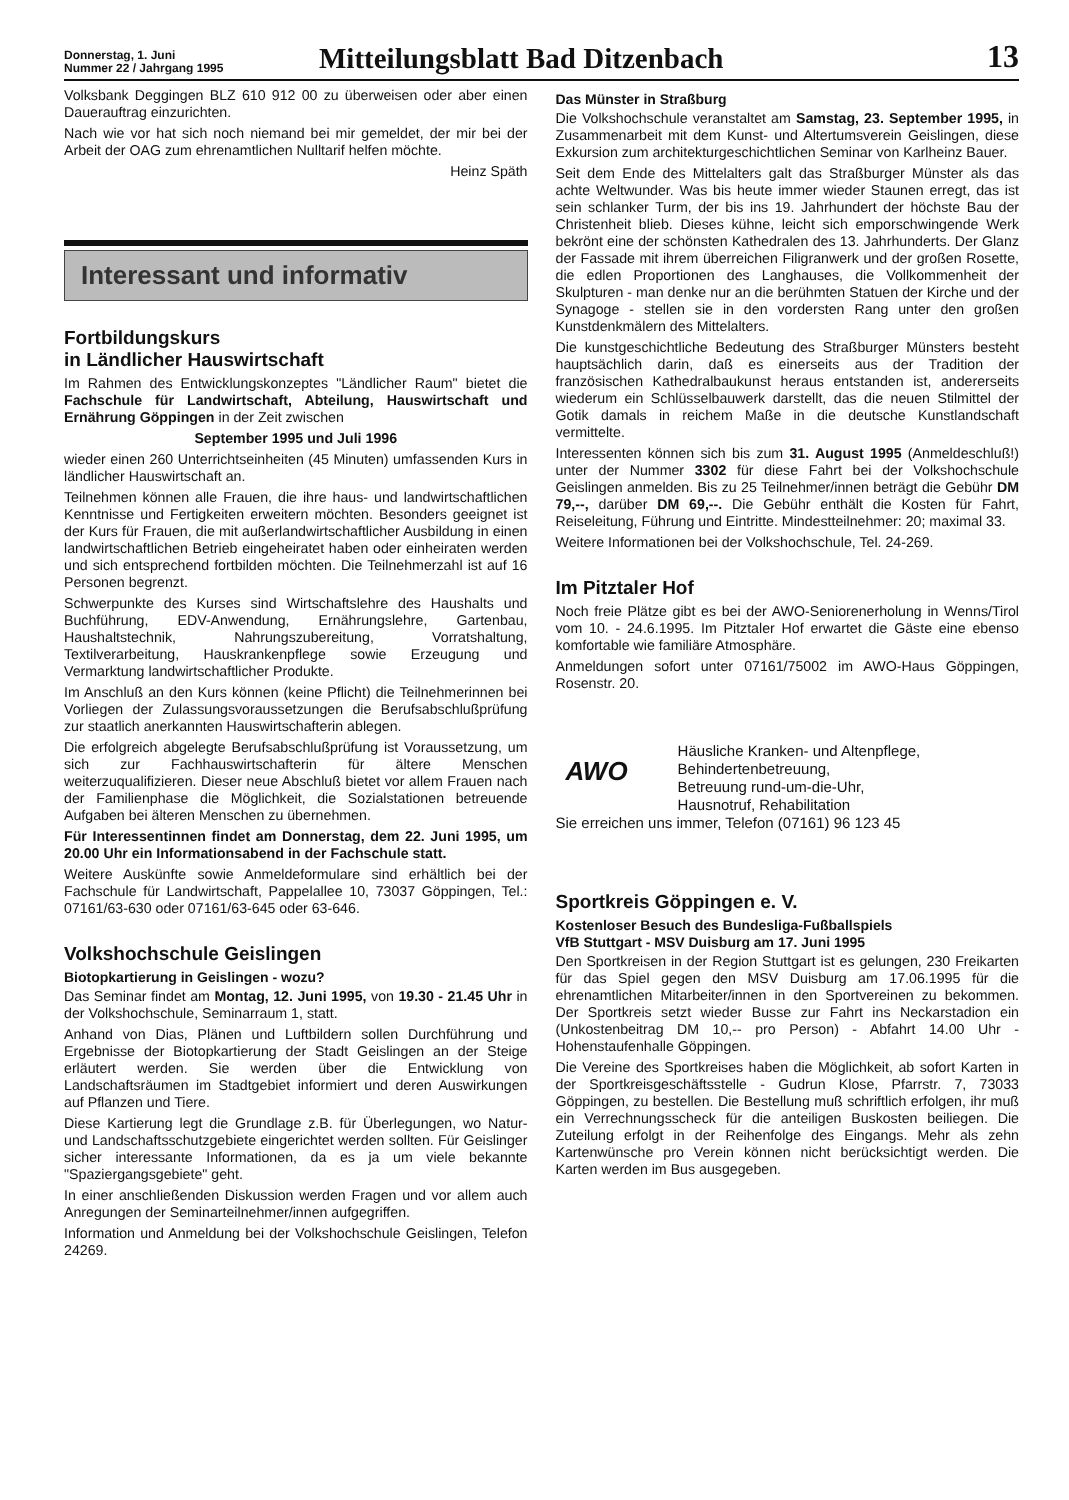Donnerstag, 1. Juni
Nummer 22 / Jahrgang 1995
Mitteilungsblatt Bad Ditzenbach
13
Volksbank Deggingen BLZ 610 912 00 zu überweisen oder aber einen Dauerauftrag einzurichten.
Nach wie vor hat sich noch niemand bei mir gemeldet, der mir bei der Arbeit der OAG zum ehrenamtlichen Nulltarif helfen möchte.
Heinz Späth
Interessant und informativ
Fortbildungskurs
in Ländlicher Hauswirtschaft
Im Rahmen des Entwicklungskonzeptes "Ländlicher Raum" bietet die Fachschule für Landwirtschaft, Abteilung, Hauswirtschaft und Ernährung Göppingen in der Zeit zwischen
September 1995 und Juli 1996
wieder einen 260 Unterrichtseinheiten (45 Minuten) umfassenden Kurs in ländlicher Hauswirtschaft an.
Teilnehmen können alle Frauen, die ihre haus- und landwirtschaftlichen Kenntnisse und Fertigkeiten erweitern möchten. Besonders geeignet ist der Kurs für Frauen, die mit außerlandwirtschaftlicher Ausbildung in einen landwirtschaftlichen Betrieb eingeheiratet haben oder einheiraten werden und sich entsprechend fortbilden möchten. Die Teilnehmerzahl ist auf 16 Personen begrenzt.
Schwerpunkte des Kurses sind Wirtschaftslehre des Haushalts und Buchführung, EDV-Anwendung, Ernährungslehre, Gartenbau, Haushaltstechnik, Nahrungszubereitung, Vorratshaltung, Textilverarbeitung, Hauskrankenpflege sowie Erzeugung und Vermarktung landwirtschaftlicher Produkte.
Im Anschluß an den Kurs können (keine Pflicht) die Teilnehmerinnen bei Vorliegen der Zulassungsvoraussetzungen die Berufsabschlußprüfung zur staatlich anerkannten Hauswirtschafterin ablegen.
Die erfolgreich abgelegte Berufsabschlußprüfung ist Voraussetzung, um sich zur Fachhauswirtschafterin für ältere Menschen weiterzuqualifizieren. Dieser neue Abschluß bietet vor allem Frauen nach der Familienphase die Möglichkeit, die Sozialstationen betreuende Aufgaben bei älteren Menschen zu übernehmen.
Für Interessentinnen findet am Donnerstag, dem 22. Juni 1995, um 20.00 Uhr ein Informationsabend in der Fachschule statt.
Weitere Auskünfte sowie Anmeldeformulare sind erhältlich bei der Fachschule für Landwirtschaft, Pappelallee 10, 73037 Göppingen, Tel.: 07161/63-630 oder 07161/63-645 oder 63-646.
Volkshochschule Geislingen
Biotopkartierung in Geislingen - wozu?
Das Seminar findet am Montag, 12. Juni 1995, von 19.30 - 21.45 Uhr in der Volkshochschule, Seminarraum 1, statt.
Anhand von Dias, Plänen und Luftbildern sollen Durchführung und Ergebnisse der Biotopkartierung der Stadt Geislingen an der Steige erläutert werden. Sie werden über die Entwicklung von Landschaftsräumen im Stadtgebiet informiert und deren Auswirkungen auf Pflanzen und Tiere.
Diese Kartierung legt die Grundlage z.B. für Überlegungen, wo Natur- und Landschaftsschutzgebiete eingerichtet werden sollten. Für Geislinger sicher interessante Informationen, da es ja um viele bekannte "Spaziergangsgebiete" geht.
In einer anschließenden Diskussion werden Fragen und vor allem auch Anregungen der Seminarteilnehmer/innen aufgegriffen.
Information und Anmeldung bei der Volkshochschule Geislingen, Telefon 24269.
Das Münster in Straßburg
Die Volkshochschule veranstaltet am Samstag, 23. September 1995, in Zusammenarbeit mit dem Kunst- und Altertumsverein Geislingen, diese Exkursion zum architekturgeschichtlichen Seminar von Karlheinz Bauer.
Seit dem Ende des Mittelalters galt das Straßburger Münster als das achte Weltwunder. Was bis heute immer wieder Staunen erregt, das ist sein schlanker Turm, der bis ins 19. Jahrhundert der höchste Bau der Christenheit blieb. Dieses kühne, leicht sich emporschwingende Werk bekrönt eine der schönsten Kathedralen des 13. Jahrhunderts. Der Glanz der Fassade mit ihrem überreichen Filigranwerk und der großen Rosette, die edlen Proportionen des Langhauses, die Vollkommenheit der Skulpturen - man denke nur an die berühmten Statuen der Kirche und der Synagoge - stellen sie in den vordersten Rang unter den großen Kunstdenkmälern des Mittelalters.
Die kunstgeschichtliche Bedeutung des Straßburger Münsters besteht hauptsächlich darin, daß es einerseits aus der Tradition der französischen Kathedralbaukunst heraus entstanden ist, andererseits wiederum ein Schlüsselbauwerk darstellt, das die neuen Stilmittel der Gotik damals in reichem Maße in die deutsche Kunstlandschaft vermittelte.
Interessenten können sich bis zum 31. August 1995 (Anmeldeschluß!) unter der Nummer 3302 für diese Fahrt bei der Volkshochschule Geislingen anmelden. Bis zu 25 Teilnehmer/innen beträgt die Gebühr DM 79,--, darüber DM 69,--. Die Gebühr enthält die Kosten für Fahrt, Reiseleitung, Führung und Eintritte. Mindestteilnehmer: 20; maximal 33.
Weitere Informationen bei der Volkshochschule, Tel. 24-269.
Im Pitztaler Hof
Noch freie Plätze gibt es bei der AWO-Seniorenerholung in Wenns/Tirol vom 10. - 24.6.1995. Im Pitztaler Hof erwartet die Gäste eine ebenso komfortable wie familiäre Atmosphäre.
Anmeldungen sofort unter 07161/75002 im AWO-Haus Göppingen, Rosenstr. 20.
AWO
Häusliche Kranken- und Altenpflege,
Behindertenbetreuung,
Betreuung rund-um-die-Uhr,
Hausnotruf, Rehabilitation
Sie erreichen uns immer, Telefon (07161) 96 123 45
Sportkreis Göppingen e. V.
Kostenloser Besuch des Bundesliga-Fußballspiels
VfB Stuttgart - MSV Duisburg am 17. Juni 1995
Den Sportkreisen in der Region Stuttgart ist es gelungen, 230 Freikarten für das Spiel gegen den MSV Duisburg am 17.06.1995 für die ehrenamtlichen Mitarbeiter/innen in den Sportvereinen zu bekommen. Der Sportkreis setzt wieder Busse zur Fahrt ins Neckarstadion ein (Unkostenbeitrag DM 10,-- pro Person) - Abfahrt 14.00 Uhr - Hohenstaufenhalle Göppingen.
Die Vereine des Sportkreises haben die Möglichkeit, ab sofort Karten in der Sportkreisgeschäftsstelle - Gudrun Klose, Pfarrstr. 7, 73033 Göppingen, zu bestellen. Die Bestellung muß schriftlich erfolgen, ihr muß ein Verrechnungsscheck für die anteiligen Buskosten beiliegen. Die Zuteilung erfolgt in der Reihenfolge des Eingangs. Mehr als zehn Kartenwünsche pro Verein können nicht berücksichtigt werden. Die Karten werden im Bus ausgegeben.